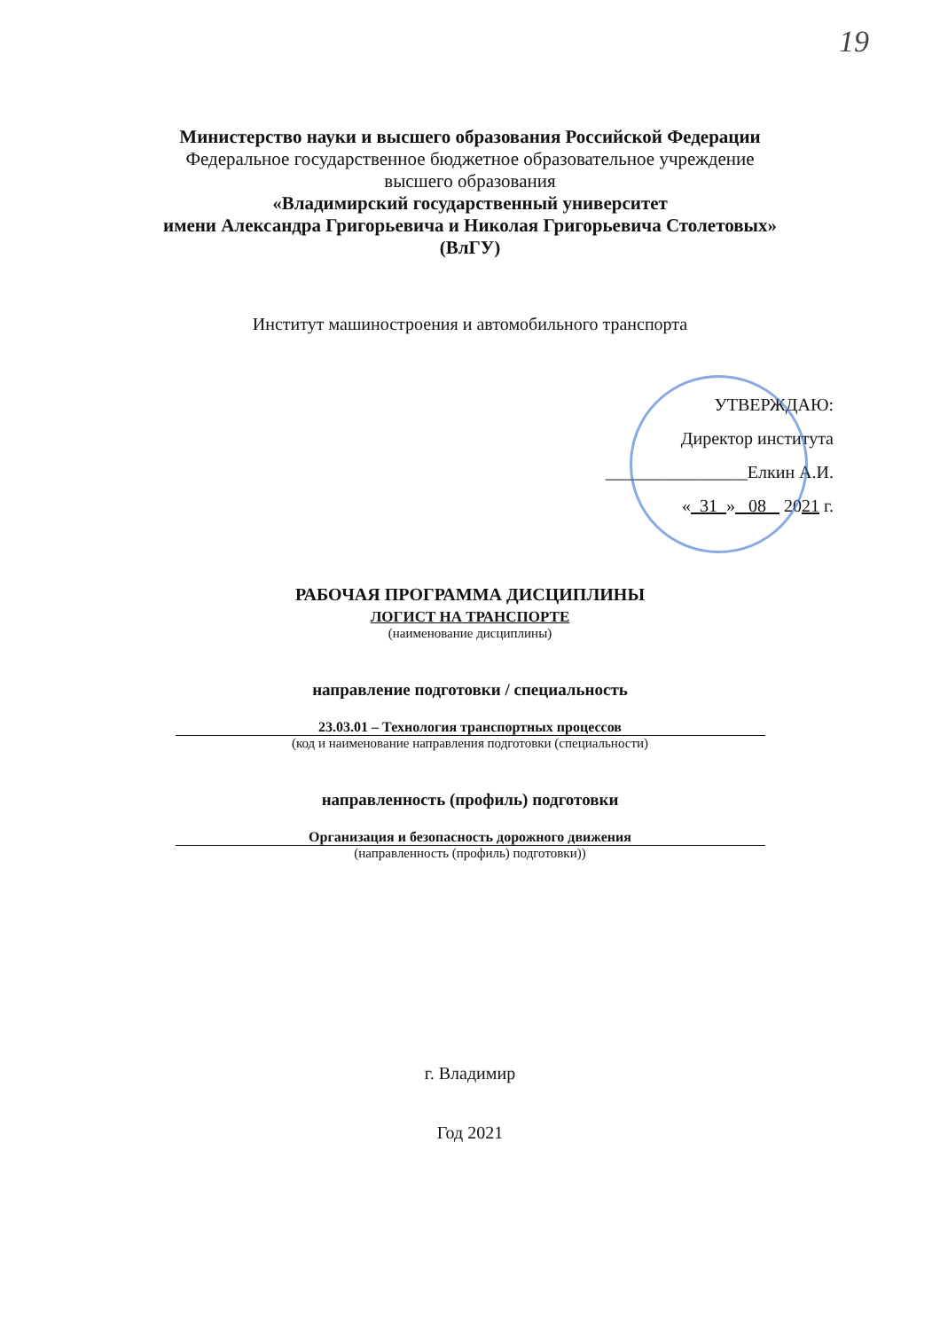19
Министерство науки и высшего образования Российской Федерации
Федеральное государственное бюджетное образовательное учреждение
высшего образования
«Владимирский государственный университет
имени Александра Григорьевича и Николая Григорьевича Столетовых»
(ВлГУ)
Институт машиностроения и автомобильного транспорта
УТВЕРЖДАЮ:
Директор института
________________Елкин А.И.
« 31 » 08 2021 г.
РАБОЧАЯ ПРОГРАММА ДИСЦИПЛИНЫ
ЛОГИСТ НА ТРАНСПОРТЕ
(наименование дисциплины)
направление подготовки / специальность
23.03.01 – Технология транспортных процессов
(код и наименование направления подготовки (специальности)
направленность (профиль) подготовки
Организация и безопасность дорожного движения
(направленность (профиль) подготовки))
г. Владимир
Год 2021